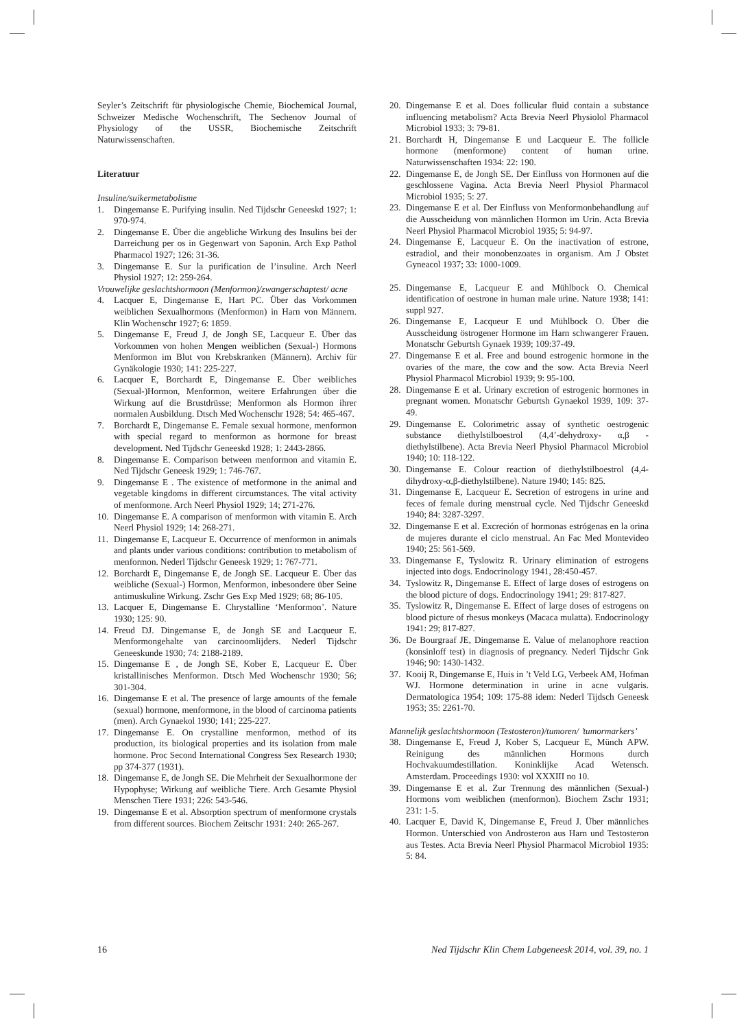Seyler’s Zeitschrift für physiologische Chemie, Biochemical Journal, Schweizer Medische Wochenschrift, The Sechenov Journal of Physiology of the USSR, Biochemische Zeitschrift Naturwissenschaften.
Literatuur
Insuline/suikermetabolisme
1. Dingemanse E. Purifying insulin. Ned Tijdschr Geneeskd 1927; 1: 970-974.
2. Dingemanse E. Über die angebliche Wirkung des Insulins bei der Darreichung per os in Gegenwart von Saponin. Arch Exp Pathol Pharmacol 1927; 126: 31-36.
3. Dingemanse E. Sur la purification de l’insuline. Arch Neerl Physiol 1927; 12: 259-264.
Vrouwelijke geslachtshormoon (Menformon)/zwangerschaptest/ acne
4. Lacquer E, Dingemanse E, Hart PC. Über das Vorkommen weiblichen Sexualhormons (Menformon) in Harn von Männern. Klin Wochenschr 1927; 6: 1859.
5. Dingemanse E, Freud J, de Jongh SE, Lacqueur E. Über das Vorkommen von hohen Mengen weiblichen (Sexual-) Hormons Menformon im Blut von Krebskranken (Männern). Archiv für Gynäkologie 1930; 141: 225-227.
6. Lacquer E, Borchardt E, Dingemanse E. Über weibliches (Sexual-)Hormon, Menformon, weitere Erfahrungen úber die Wirkung auf die Brustdrüsse; Menformon als Hormon ihrer normalen Ausbildung. Dtsch Med Wochenschr 1928; 54: 465-467.
7. Borchardt E, Dingemanse E. Female sexual hormone, menformon with special regard to menformon as hormone for breast development. Ned Tijdschr Geneeskd 1928; 1: 2443-2866.
8. Dingemanse E. Comparison between menformon and vitamin E. Ned Tijdschr Geneesk 1929; 1: 746-767.
9. Dingemanse E . The existence of metformone in the animal and vegetable kingdoms in different circumstances. The vital activity of menformone. Arch Neerl Physiol 1929; 14; 271-276.
10. Dingemanse E. A comparison of menformon with vitamin E. Arch Neerl Physiol 1929; 14: 268-271.
11. Dingemanse E, Lacqueur E. Occurrence of menformon in animals and plants under various conditions: contribution to metabolism of menformon. Nederl Tijdschr Geneesk 1929; 1: 767-771.
12. Borchardt E, Dingemanse E, de Jongh SE. Lacqueur E. Über das weibliche (Sexual-) Hormon, Menformon, inbesondere über Seine antimuskuline Wirkung. Zschr Ges Exp Med 1929; 68; 86-105.
13. Lacquer E, Dingemanse E. Chrystalline ‘Menformon’. Nature 1930; 125: 90.
14. Freud DJ. Dingemanse E, de Jongh SE and Lacqueur E. Menformongehalte van carcinoomlijders. Nederl Tijdschr Geneeskunde 1930; 74: 2188-2189.
15. Dingemanse E , de Jongh SE, Kober E, Lacqueur E. Über kristallinisches Menformon. Dtsch Med Wochenschr 1930; 56; 301-304.
16. Dingemanse E et al. The presence of large amounts of the female (sexual) hormone, menformone, in the blood of carcinoma patients (men). Arch Gynaekol 1930; 141; 225-227.
17. Dingemanse E. On crystalline menformon, method of its production, its biological properties and its isolation from male hormone. Proc Second International Congress Sex Research 1930; pp 374-377 (1931).
18. Dingemanse E, de Jongh SE. Die Mehrheit der Sexualhormone der Hypophyse; Wirkung auf weibliche Tiere. Arch Gesamte Physiol Menschen Tiere 1931; 226: 543-546.
19. Dingemanse E et al. Absorption spectrum of menformone crystals from different sources. Biochem Zeitschr 1931: 240: 265-267.
20. Dingemanse E et al. Does follicular fluid contain a substance influencing metabolism? Acta Brevia Neerl Physiolol Pharmacol Microbiol 1933; 3: 79-81.
21. Borchardt H, Dingemanse E und Lacqueur E. The follicle hormone (menformone) content of human urine. Naturwissenschaften 1934: 22: 190.
22. Dingemanse E, de Jongh SE. Der Einfluss von Hormonen auf die geschlossene Vagina. Acta Brevia Neerl Physiol Pharmacol Microbiol 1935; 5: 27.
23. Dingemanse E et al. Der Einfluss von Menformonbehandlung auf die Ausscheidung von männlichen Hormon im Urin. Acta Brevia Neerl Physiol Pharmacol Microbiol 1935; 5: 94-97.
24. Dingemanse E, Lacqueur E. On the inactivation of estrone, estradiol, and their monobenzoates in organism. Am J Obstet Gyneacol 1937; 33: 1000-1009.
25. Dingemanse E, Lacqueur E and Mühlbock O. Chemical identification of oestrone in human male urine. Nature 1938; 141: suppl 927.
26. Dingemanse E, Lacqueur E und Mühlbock O. Über die Ausscheidung östrogener Hormone im Harn schwangerer Frauen. Monatschr Geburtsh Gynaek 1939; 109:37-49.
27. Dingemanse E et al. Free and bound estrogenic hormone in the ovaries of the mare, the cow and the sow. Acta Brevia Neerl Physiol Pharmacol Microbiol 1939; 9: 95-100.
28. Dingemanse E et al. Urinary excretion of estrogenic hormones in pregnant women. Monatschr Geburtsh Gynaekol 1939, 109: 37-49.
29. Dingemanse E. Colorimetric assay of synthetic oestrogenic substance diethylstilboestrol (4,4’-dehydroxy- α,β -diethylstilbene). Acta Brevia Neerl Physiol Pharmacol Microbiol 1940; 10: 118-122.
30. Dingemanse E. Colour reaction of diethylstilboestrol (4,4-dihydroxy-α,β-diethylstilbene). Nature 1940; 145: 825.
31. Dingemanse E, Lacqueur E. Secretion of estrogens in urine and feces of female during menstrual cycle. Ned Tijdschr Geneeskd 1940; 84: 3287-3297.
32. Dingemanse E et al. Excreción of hormonas estrógenas en la orina de mujeres durante el ciclo menstrual. An Fac Med Montevideo 1940; 25: 561-569.
33. Dingemanse E, Tyslowitz R. Urinary elimination of estrogens injected into dogs. Endocrinology 1941, 28:450-457.
34. Tyslowitz R, Dingemanse E. Effect of large doses of estrogens on the blood picture of dogs. Endocrinology 1941; 29: 817-827.
35. Tyslowitz R, Dingemanse E. Effect of large doses of estrogens on blood picture of rhesus monkeys (Macaca mulatta). Endocrinology 1941: 29; 817-827.
36. De Bourgraaf JE, Dingemanse E. Value of melanophore reaction (konsinloff test) in diagnosis of pregnancy. Nederl Tijdschr Gnk 1946; 90: 1430-1432.
37. Kooij R, Dingemanse E, Huis in ’t Veld LG, Verbeek AM, Hofman WJ. Hormone determination in urine in acne vulgaris. Dermatologica 1954; 109: 175-88 idem: Nederl Tijdsch Geneesk 1953; 35: 2261-70.
Mannelijk geslachtshormoon (Testosteron)/tumoren/ ’tumormarkers’
38. Dingemanse E, Freud J, Kober S, Lacqueur E, Münch APW. Reinigung des männlichen Hormons durch Hochvakuumdestillation. Koninklijke Acad Wetensch. Amsterdam. Proceedings 1930: vol XXXIII no 10.
39. Dingemanse E et al. Zur Trennung des männlichen (Sexual-) Hormons vom weiblichen (menformon). Biochem Zschr 1931; 231: 1-5.
40. Lacquer E, David K, Dingemanse E, Freud J. Über männliches Hormon. Unterschied von Androsteron aus Harn und Testosteron aus Testes. Acta Brevia Neerl Physiol Pharmacol Microbiol 1935: 5: 84.
16 Ned Tijdschr Klin Chem Labgeneesk 2014, vol. 39, no. 1